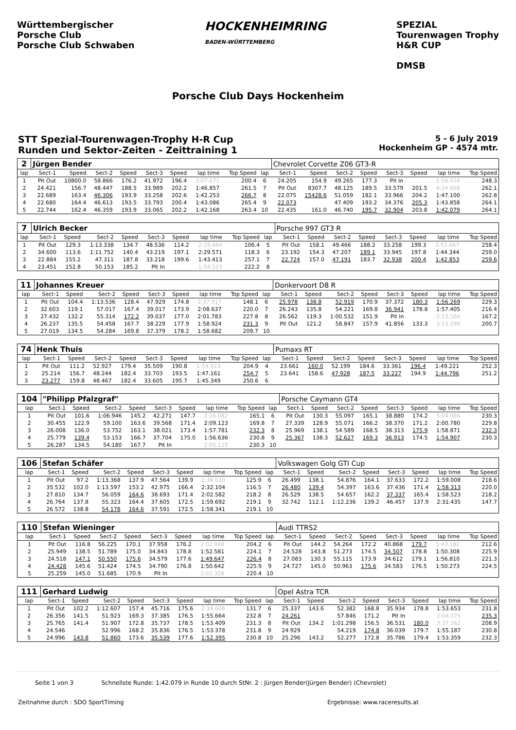Württembergischer
Porsche Club
Porsche Club Schwaben
HOCKENHEIMRING
BADEN-WÜRTTEMBERG
SPEZIAL
Tourenwagen Trophy
H&R CUP
DMSB
Porsche Club Days Hockenheim
STT Spezial-Tourenwagen-Trophy H-R Cup
Runden und Sektor-Zeiten - Zeittraining 1
5 - 6 July 2019
Hockenheim GP - 4574 mtr.
| 2 | Jürgen Bender | | | | | | | | | Chevrolet Corvette Z06 GT3-R | | | | | | | |
| lap | Sect-1 | Speed | Sect-2 | Speed | Sect-3 | Speed | lap time | Top Speed | lap | Sect-1 | Speed | Sect-2 | Speed | Sect-3 | Speed | lap time | Top Speed |
| 1 | Pit Out | 10800.0 | 58.866 | 176.2 | 41.972 | 196.4 | 2:07.671 | 200.4 | 6 | 24.205 | 154.9 | 49.265 | 177.3 | Pit In | | 1:58.424 | 248.3 |
| 2 | 24.421 | 156.7 | 48.447 | 188.5 | 33.989 | 202.2 | 1:46.857 | 261.5 | 7 | Pit Out | 8307.7 | 48.125 | 189.5 | 33.579 | 201.5 | 4:24.668 | 262.1 |
| 3 | 22.689 | 163.4 | 46.306 | 193.9 | 33.258 | 202.6 | 1:42.253 | 266.7 | 8 | 22.075 | 15428.6 | 51.059 | 182.1 | 33.966 | 204.2 | 1:47.100 | 262.8 |
| 4 | 22.680 | 164.4 | 46.613 | 193.5 | 33.793 | 200.4 | 1:43.086 | 265.4 | 9 | 22.073 | | 47.409 | 193.2 | 34.376 | 205.3 | 1:43.858 | 264.1 |
| 5 | 22.744 | 162.4 | 46.359 | 193.9 | 33.065 | 202.2 | 1:42.168 | 263.4 | 10 | 22.435 | 161.0 | 46.740 | 195.7 | 32.904 | 203.8 | 1:42.079 | 264.1 |
| 7 | Ulrich Becker | | | | | | | | | Porsche 997 GT3 R | | | | | | | |
| lap | Sect-1 | Speed | Sect-2 | Speed | Sect-3 | Speed | lap time | Top Speed | lap | Sect-1 | Speed | Sect-2 | Speed | Sect-3 | Speed | lap time | Top Speed |
| 1 | Pit Out | 129.3 | 1:13.338 | 134.7 | 48.536 | 114.2 | 2:29.464 | 106.4 | 5 | Pit Out | 158.1 | 49.466 | 188.2 | 33.258 | 199.3 | 2:51.667 | 258.4 |
| 2 | 34.600 | 113.6 | 1:11.752 | 140.4 | 43.219 | 197.1 | 2:29.571 | 118.3 | 6 | 23.192 | 154.3 | 47.207 | 189.1 | 33.945 | 197.8 | 1:44.344 | 259.0 |
| 3 | 22.884 | 155.2 | 47.311 | 187.8 | 33.218 | 199.6 | 1:43.413 | 257.1 | 7 | 22.724 | 157.0 | 47.191 | 183.7 | 32.938 | 200.4 | 1:42.853 | 259.6 |
| 4 | 23.451 | 152.8 | 50.153 | 185.2 | Pit In | | 1:54.523 | 222.2 | 8 | | | | | | | | |
| 11 | Johannes Kreuer | | | | | | | | | Donkervoort D8 R | | | | | | | |
| lap | Sect-1 | Speed | Sect-2 | Speed | Sect-3 | Speed | lap time | Top Speed | lap | Sect-1 | Speed | Sect-2 | Speed | Sect-3 | Speed | lap time | Top Speed |
| 1 | Pit Out | 104.4 | 1:13.536 | 128.4 | 47.929 | 174.8 | 2:37.917 | 148.1 | 6 | 25.978 | 138.8 | 52.919 | 170.9 | 37.372 | 180.3 | 1:56.269 | 229.3 |
| 2 | 32.603 | 119.1 | 57.017 | 167.4 | 39.017 | 173.9 | 2:08.637 | 220.0 | 7 | 26.243 | 135.8 | 54.221 | 169.8 | 36.941 | 178.8 | 1:57.405 | 216.4 |
| 3 | 27.432 | 132.2 | 55.314 | 172.2 | 39.037 | 177.0 | 2:01.783 | 227.8 | 8 | 26.562 | 119.3 | 1:00.532 | 151.9 | Pit In | | 2:23.584 | 167.2 |
| 4 | 26.237 | 135.5 | 54.458 | 167.7 | 38.229 | 177.9 | 1:58.924 | 231.3 | 9 | Pit Out | 121.2 | 58.847 | 157.9 | 41.856 | 133.3 | 3:13.196 | 200.7 |
| 5 | 27.019 | 134.5 | 54.284 | 169.8 | 37.379 | 178.2 | 1:58.682 | 209.7 | 10 | | | | | | | | |
| 74 | Henk Thuis | | | | | | | | | Pumaxs RT | | | | | | | |
| lap | Sect-1 | Speed | Sect-2 | Speed | Sect-3 | Speed | lap time | Top Speed | lap | Sect-1 | Speed | Sect-2 | Speed | Sect-3 | Speed | lap time | Top Speed |
| 1 | Pit Out | 111.2 | 52.927 | 179.4 | 35.509 | 190.8 | 1:54.023 | 204.9 | 4 | 23.661 | 160.0 | 52.199 | 184.6 | 33.361 | 196.4 | 1:49.221 | 252.3 |
| 2 | 25.214 | 156.7 | 48.244 | 182.4 | 33.703 | 193.5 | 1:47.161 | 254.7 | 5 | 23.641 | 158.6 | 47.928 | 187.5 | 33.227 | 194.9 | 1:44.796 | 251.2 |
| 3 | 23.277 | 159.8 | 48.467 | 182.4 | 33.605 | 195.7 | 1:45.349 | 250.6 | 6 | | | | | | | | |
| 104 | "Philipp Pfalzgraf" | | | | | | | | | Porsche Caymann GT4 | | | | | | | |
| lap | Sect-1 | Speed | Sect-2 | Speed | Sect-3 | Speed | lap time | Top Speed | lap | Sect-1 | Speed | Sect-2 | Speed | Sect-3 | Speed | lap time | Top Speed |
| 1 | Pit Out | 101.6 | 1:06.946 | 145.2 | 42.271 | 147.7 | 2:16.082 | 165.1 | 6 | Pit Out | 130.3 | 55.097 | 165.1 | 38.880 | 174.2 | 3:04.086 | 230.3 |
| 2 | 30.455 | 122.9 | 59.100 | 163.6 | 39.568 | 171.4 | 2:09.123 | 169.8 | 7 | 27.339 | 128.9 | 55.071 | 166.2 | 38.370 | 171.2 | 2:00.780 | 229.8 |
| 3 | 26.008 | 136.0 | 53.752 | 163.1 | 38.021 | 173.4 | 1:57.781 | 232.3 | 8 | 25.969 | 138.1 | 54.589 | 168.5 | 38.313 | 175.9 | 1:58.871 | 232.3 |
| 4 | 25.779 | 139.4 | 53.153 | 166.7 | 37.704 | 175.0 | 1:56.636 | 230.8 | 9 | 25.367 | 138.3 | 52.627 | 169.3 | 36.913 | 174.5 | 1:54.907 | 230.3 |
| 5 | 26.287 | 134.5 | 54.180 | 167.7 | Pit In | | 2:05.115 | 230.3 | 10 | | | | | | | | |
| 106 | Stefan Schäfer | | | | | | | | | Volkswagen Golg GTI Cup | | | | | | | |
| lap | Sect-1 | Speed | Sect-2 | Speed | Sect-3 | Speed | lap time | Top Speed | lap | Sect-1 | Speed | Sect-2 | Speed | Sect-3 | Speed | lap time | Top Speed |
| 1 | Pit Out | 97.2 | 1:13.368 | 137.9 | 47.564 | 139.9 | 2:38.010 | 125.9 | 6 | 26.499 | 138.1 | 54.876 | 164.1 | 37.633 | 172.2 | 1:59.008 | 218.6 |
| 2 | 35.532 | 102.0 | 1:13.597 | 153.2 | 42.975 | 166.4 | 2:32.104 | 116.5 | 7 | 26.480 | 139.4 | 54.397 | 163.6 | 37.436 | 171.4 | 1:58.313 | 220.0 |
| 3 | 27.810 | 134.7 | 56.059 | 164.6 | 38.693 | 171.4 | 2:02.582 | 218.2 | 8 | 26.529 | 138.5 | 54.657 | 162.2 | 37.337 | 165.4 | 1:58.523 | 218.2 |
| 4 | 26.764 | 137.8 | 55.323 | 164.4 | 37.605 | 172.5 | 1:59.692 | 219.1 | 9 | 32.742 | 112.1 | 1:12.236 | 139.2 | 46.457 | 137.9 | 2:31.435 | 147.7 |
| 5 | 26.572 | 138.8 | 54.178 | 164.6 | 37.591 | 172.5 | 1:58.341 | 219.1 | 10 | | | | | | | | |
| 110 | Stefan Wieninger | | | | | | | | | Audi TTRS2 | | | | | | | |
| lap | Sect-1 | Speed | Sect-2 | Speed | Sect-3 | Speed | lap time | Top Speed | lap | Sect-1 | Speed | Sect-2 | Speed | Sect-3 | Speed | lap time | Top Speed |
| 1 | Pit Out | 116.8 | 56.225 | 170.1 | 37.958 | 176.2 | 2:02.948 | 204.2 | 6 | Pit Out | 144.2 | 54.264 | 172.2 | 40.868 | 179.7 | 5:43.182 | 212.6 |
| 2 | 25.949 | 138.5 | 51.789 | 175.0 | 34.843 | 178.8 | 1:52.581 | 224.1 | 7 | 24.528 | 143.8 | 51.273 | 174.5 | 34.507 | 178.8 | 1:50.308 | 225.9 |
| 3 | 24.518 | 147.1 | 50.550 | 175.6 | 34.579 | 177.6 | 1:49.647 | 226.4 | 8 | 27.083 | 130.3 | 55.115 | 173.9 | 34.612 | 179.1 | 1:56.810 | 221.3 |
| 4 | 24.428 | 145.6 | 51.424 | 174.5 | 34.790 | 176.8 | 1:50.642 | 225.9 | 9 | 24.727 | 145.0 | 50.963 | 175.6 | 34.583 | 176.5 | 1:50.273 | 224.5 |
| 5 | 25.259 | 145.0 | 51.685 | 170.9 | Pit In | | 2:02.328 | 220.4 | 10 | | | | | | | | |
| 111 | Gerhard Ludwig | | | | | | | | | Opel Astra TCR | | | | | | | |
| lap | Sect-1 | Speed | Sect-2 | Speed | Sect-3 | Speed | lap time | Top Speed | lap | Sect-1 | Speed | Sect-2 | Speed | Sect-3 | Speed | lap time | Top Speed |
| 1 | Pit Out | 102.2 | 1:12.607 | 157.4 | 45.716 | 175.6 | 2:34.606 | 131.7 | 6 | 25.337 | 143.6 | 52.382 | 168.8 | 35.934 | 178.8 | 1:53.653 | 231.8 |
| 2 | 26.356 | 141.5 | 51.923 | 169.3 | 37.385 | 176.5 | 1:55.664 | 232.8 | 7 | 24.261 | | 57.846 | 171.2 | Pit In | | 2:04.375 | 235.3 |
| 3 | 25.765 | 141.4 | 51.907 | 172.8 | 35.737 | 178.5 | 1:53.409 | 231.3 | 8 | Pit Out | 134.2 | 1:01.298 | 156.5 | 36.531 | 180.0 | 3:37.162 | 208.9 |
| 4 | 24.546 | | 52.996 | 168.2 | 35.836 | 176.5 | 1:53.378 | 231.8 | 9 | 24.929 | | 54.219 | 174.8 | 36.039 | 179.7 | 1:55.187 | 230.8 |
| 5 | 24.996 | 143.8 | 51.860 | 173.6 | 35.539 | 177.6 | 1:52.395 | 230.8 | 10 | 25.296 | 143.2 | 52.277 | 172.8 | 35.786 | 179.4 | 1:53.359 | 232.3 |
Seite 1 von 3 Schnellste Runde: 1:42.079 in Runde 10 durch StNr. 2 : Jürgen Bender(Jürgen Bender) (Chevrolet)
Zeitnahme durch : SDO SportTiming Ergebnisse: www.raceresults.at